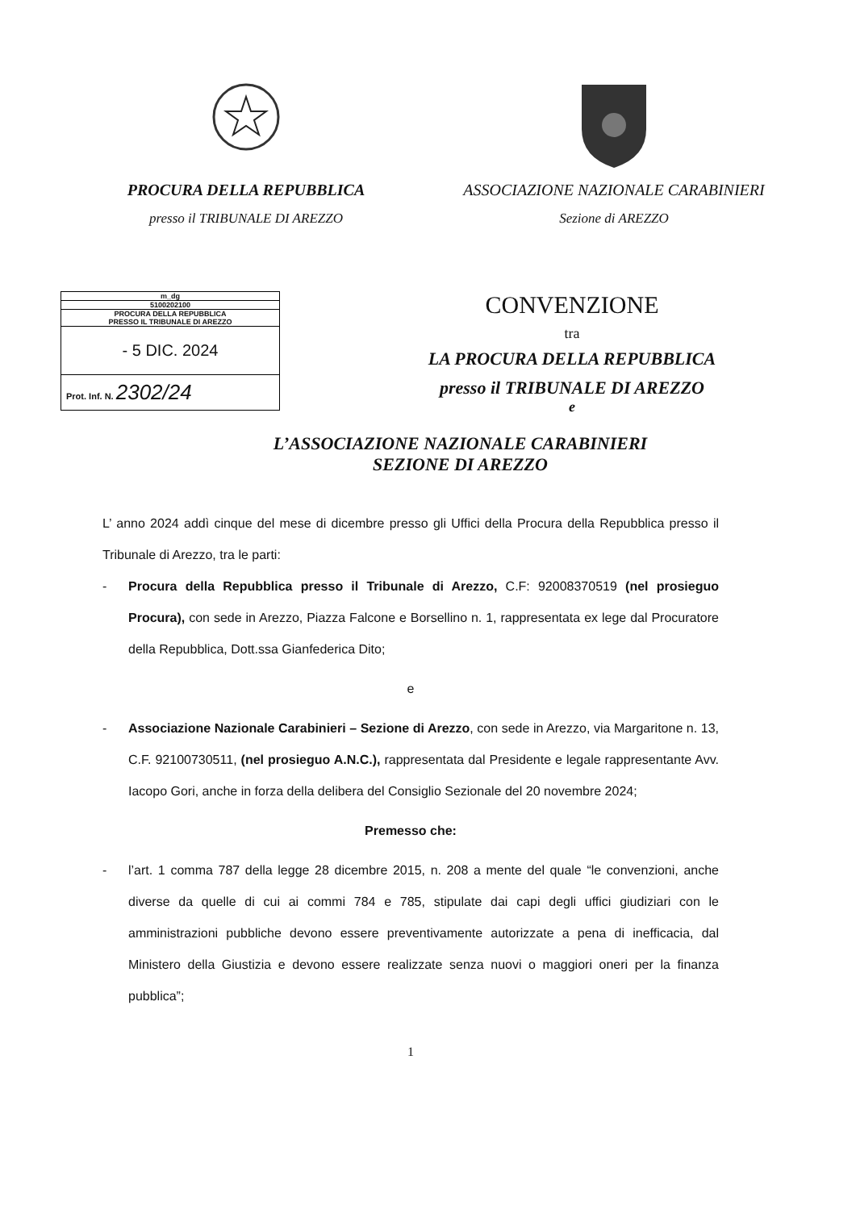PROCURA DELLA REPUBBLICA
presso il TRIBUNALE DI AREZZO
ASSOCIAZIONE NAZIONALE CARABINIERI
Sezione di AREZZO
m_dg
5100202100
PROCURA DELLA REPUBBLICA
PRESSO IL TRIBUNALE DI AREZZO
- 5 DIC. 2024
Prot. Inf. N. 2302/24
CONVENZIONE
tra
LA PROCURA DELLA REPUBBLICA
presso il TRIBUNALE DI AREZZO
e
L’ASSOCIAZIONE NAZIONALE CARABINIERI
SEZIONE DI AREZZO
L’ anno 2024 addì cinque del mese di dicembre presso gli Uffici della Procura della Repubblica presso il Tribunale di Arezzo, tra le parti:
- Procura della Repubblica presso il Tribunale di Arezzo, C.F: 92008370519 (nel prosieguo Procura), con sede in Arezzo, Piazza Falcone e Borsellino n. 1, rappresentata ex lege dal Procuratore della Repubblica, Dott.ssa Gianfederica Dito;
e
- Associazione Nazionale Carabinieri – Sezione di Arezzo, con sede in Arezzo, via Margaritone n. 13, C.F. 92100730511, (nel prosieguo A.N.C.), rappresentata dal Presidente e legale rappresentante Avv. Iacopo Gori, anche in forza della delibera del Consiglio Sezionale del 20 novembre 2024;
Premesso che:
- l’art. 1 comma 787 della legge 28 dicembre 2015, n. 208 a mente del quale “le convenzioni, anche diverse da quelle di cui ai commi 784 e 785, stipulate dai capi degli uffici giudiziari con le amministrazioni pubbliche devono essere preventivamente autorizzate a pena di inefficacia, dal Ministero della Giustizia e devono essere realizzate senza nuovi o maggiori oneri per la finanza pubblica”;
1